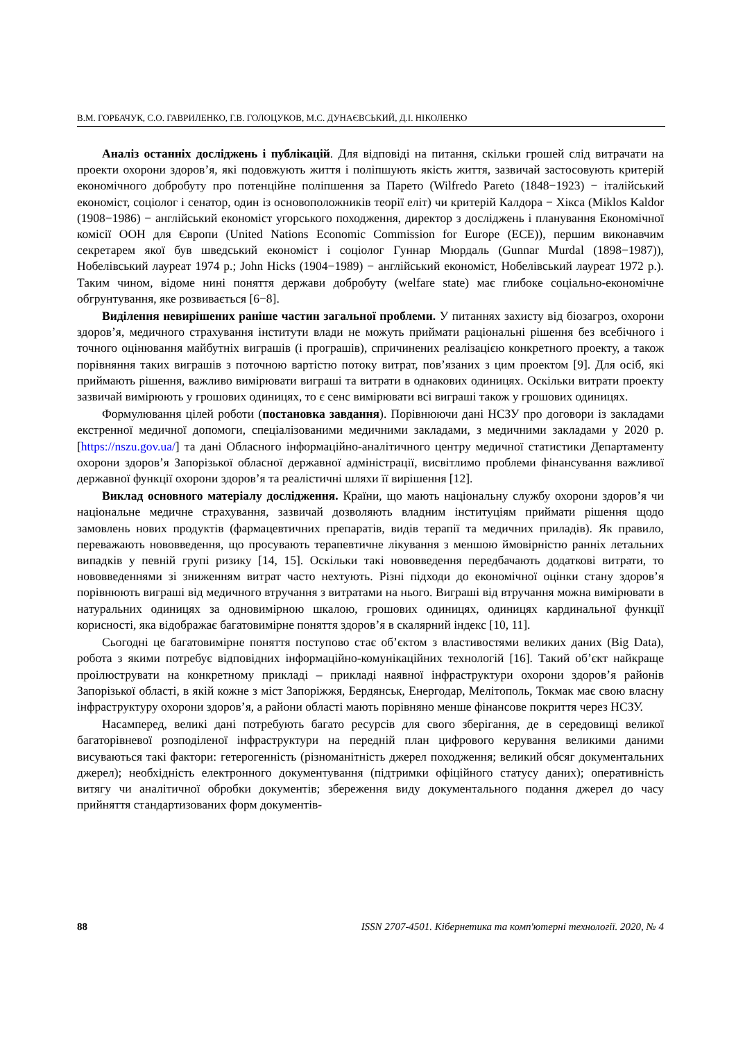В.М. ГОРБАЧУК, С.О. ГАВРИЛЕНКО, Г.В. ГОЛОЦУКОВ, М.С. ДУНАЄВСЬКИЙ, Д.І. НІКОЛЕНКО
Аналіз останніх досліджень і публікацій. Для відповіді на питання, скільки грошей слід витрачати на проекти охорони здоров’я, які подовжують життя і поліпшують якість життя, зазвичай застосовують критерій економічного добробуту про потенційне поліпшення за Парето (Wilfredo Pareto (1848−1923) − італійський економіст, соціолог і сенатор, один із основоположників теорії еліт) чи критерій Калдора − Хікса (Miklos Kaldor (1908−1986) − англійський економіст угорського походження, директор з досліджень і планування Економічної комісії ООН для Європи (United Nations Economic Commission for Europe (ECE)), першим виконавчим секретарем якої був шведський економіст і соціолог Гуннар Мюрдаль (Gunnar Murdal (1898−1987)), Нобелівський лауреат 1974 р.; John Hicks (1904−1989) − англійський економіст, Нобелівський лауреат 1972 р.). Таким чином, відоме нині поняття держави добробуту (welfare state) має глибоке соціально-економічне обгрунтування, яке розвивається [6−8].
Виділення невирішених раніше частин загальної проблеми. У питаннях захисту від біозагроз, охорони здоров’я, медичного страхування інститути влади не можуть приймати раціональні рішення без всебічного і точного оцінювання майбутніх виграшів (і програшів), спричинених реалізацією конкретного проекту, а також порівняння таких виграшів з поточною вартістю потоку витрат, пов’язаних з цим проектом [9]. Для осіб, які приймають рішення, важливо вимірювати виграші та витрати в однакових одиницях. Оскільки витрати проекту зазвичай вимірюють у грошових одиницях, то є сенс вимірювати всі виграші також у грошових одиницях.
Формулювання цілей роботи (постановка завдання). Порівнюючи дані НСЗУ про договори із закладами екстренної медичної допомоги, спеціалізованими медичними закладами, з медичними закладами у 2020 р. [https://nszu.gov.ua/] та дані Обласного інформаційно-аналітичного центру медичної статистики Департаменту охорони здоров’я Запорізької обласної державної адміністрації, висвітлимо проблеми фінансування важливої державної функції охорони здоров’я та реалістичні шляхи її вирішення [12].
Виклад основного матеріалу дослідження. Країни, що мають національну службу охорони здоров’я чи національне медичне страхування, зазвичай дозволяють владним інституціям приймати рішення щодо замовлень нових продуктів (фармацевтичних препаратів, видів терапії та медичних приладів). Як правило, переважають нововведення, що просувають терапевтичне лікування з меншою ймовірністю ранніх летальних випадків у певній групі ризику [14, 15]. Оскільки такі нововведення передбачають додаткові витрати, то нововведеннями зі зниженням витрат часто нехтують. Різні підходи до економічної оцінки стану здоров’я порівнюють виграші від медичного втручання з витратами на нього. Виграші від втручання можна вимірювати в натуральних одиницях за одновимірною шкалою, грошових одиницях, одиницях кардинальної функції корисності, яка відображає багатовимірне поняття здоров’я в скалярний індекс [10, 11].
Сьогодні це багатовимірне поняття поступово стає об’єктом з властивостями великих даних (Big Data), робота з якими потребує відповідних інформаційно-комунікаційних технологій [16]. Такий об’єкт найкраще проілюструвати на конкретному прикладі – прикладі наявної інфраструктури охорони здоров’я районів Запорізької області, в якій кожне з міст Запоріжжя, Бердянськ, Енергодар, Мелітополь, Токмак має свою власну інфраструктуру охорони здоров’я, а райони області мають порівняно менше фінансове покриття через НСЗУ.
Насамперед, великі дані потребують багато ресурсів для свого зберігання, де в середовищі великої багаторівневої розподіленої інфраструктури на передній план цифрового керування великими даними висуваються такі фактори: гетерогенність (різноманітність джерел походження; великий обсяг документальних джерел); необхідність електронного документування (підтримки офіційного статусу даних); оперативність витягу чи аналітичної обробки документів; збереження виду документального подання джерел до часу прийняття стандартизованих форм документів-
88 ISSN 2707-4501. Кібернетика та комп'ютерні технології. 2020, № 4